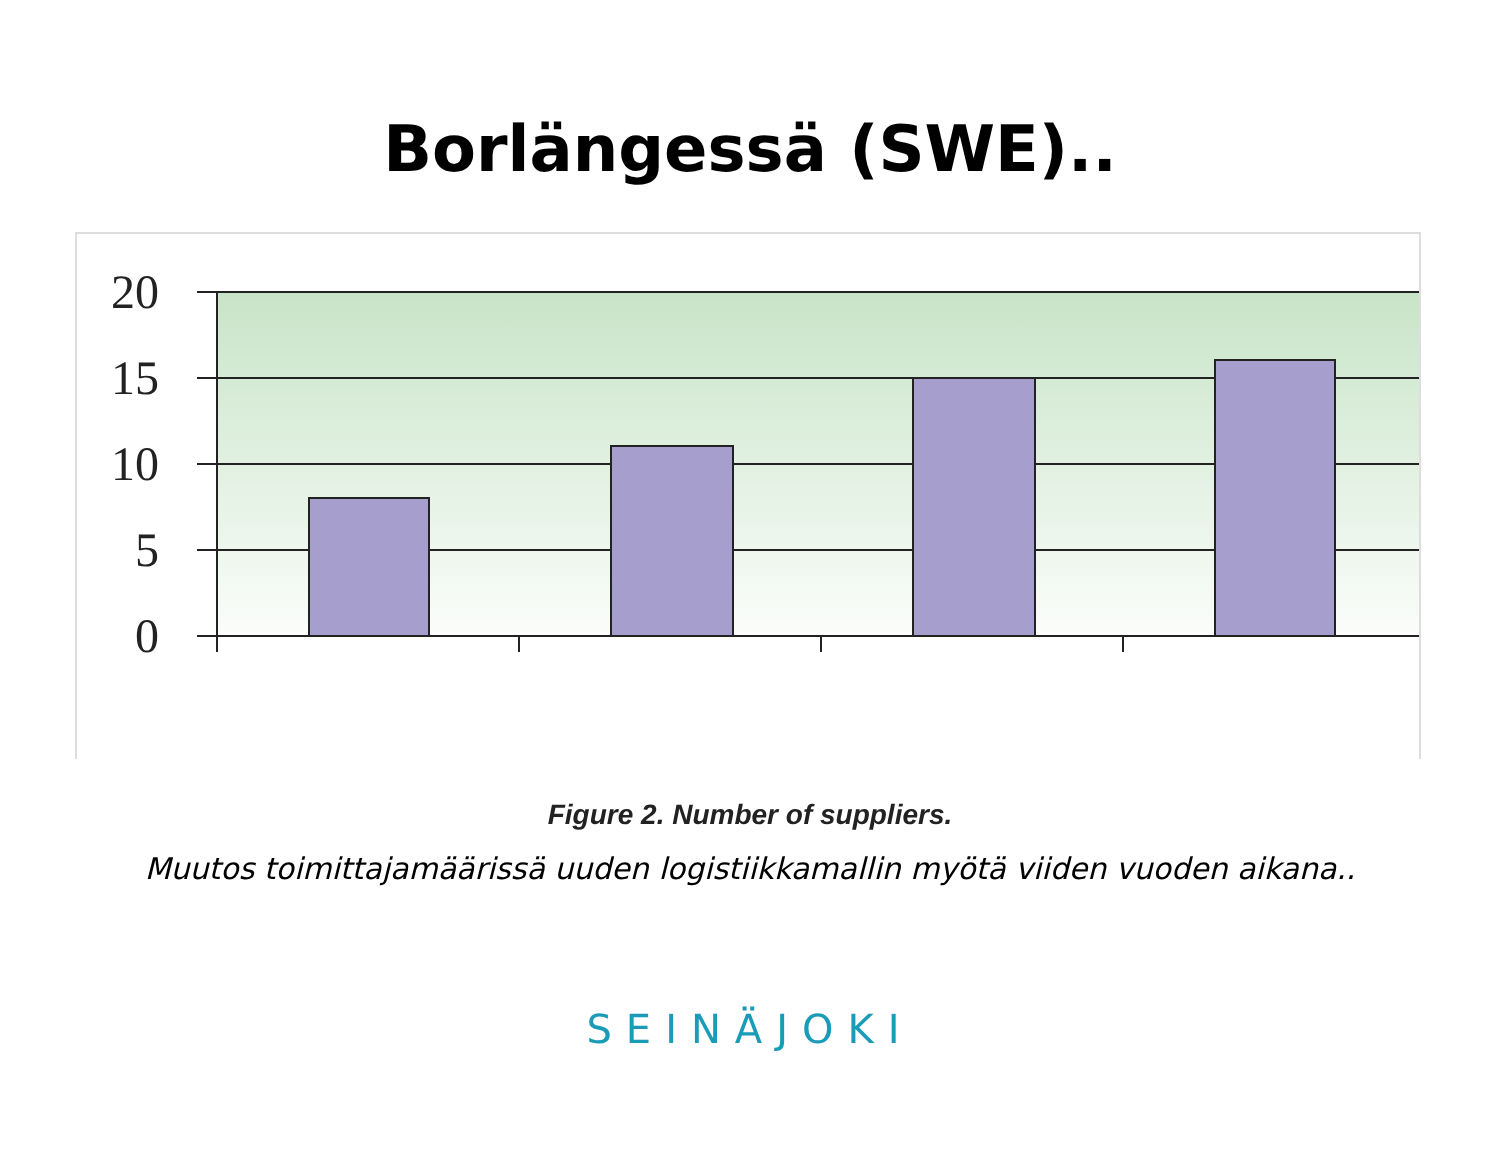Borlängessä (SWE)..
20
15
10
5
0
Figure 2. Number of suppliers.
Muutos toimittajamäärissä uuden logistiikkamallin myötä viiden vuoden aikana..
SEINÄJOKI